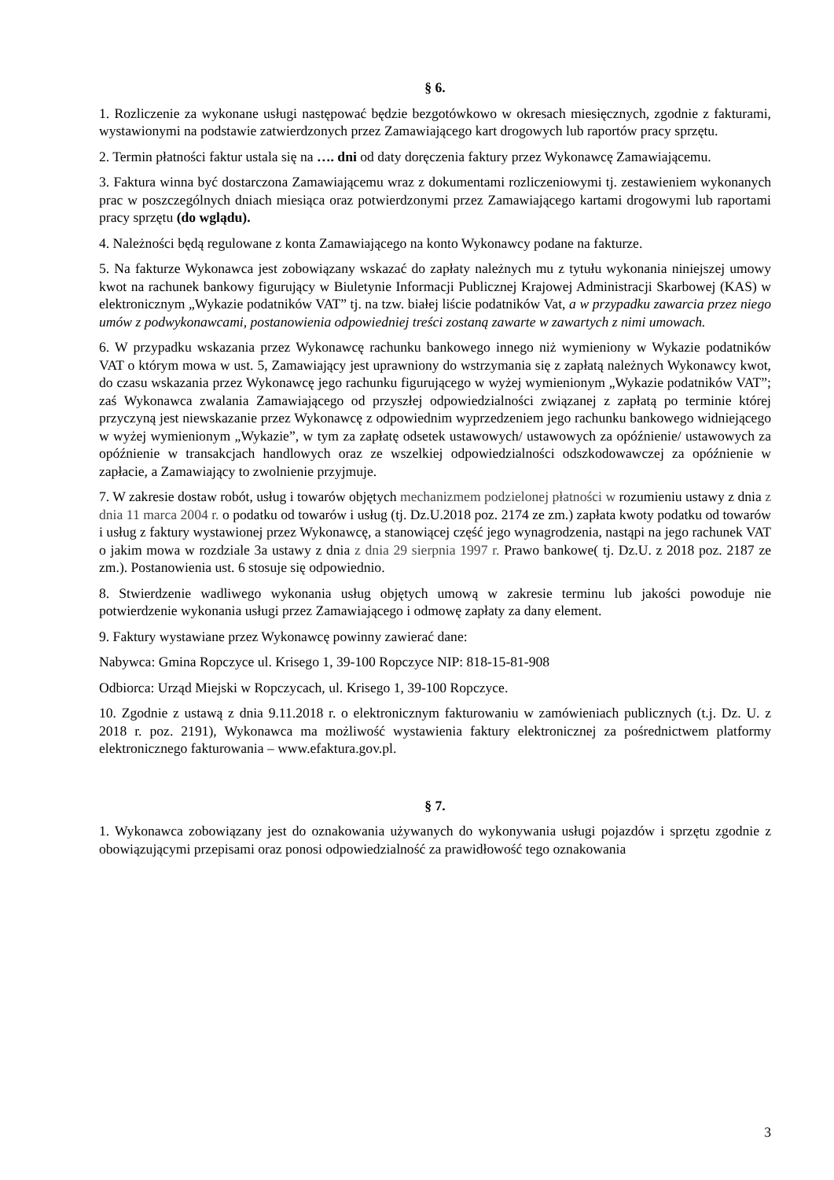§ 6.
1. Rozliczenie za wykonane usługi następować będzie bezgotówkowo w okresach miesięcznych, zgodnie z fakturami, wystawionymi na podstawie zatwierdzonych przez Zamawiającego kart drogowych lub raportów pracy sprzętu.
2. Termin płatności faktur ustala się na …. dni od daty doręczenia faktury przez Wykonawcę Zamawiającemu.
3. Faktura winna być dostarczona Zamawiającemu wraz z dokumentami rozliczeniowymi tj. zestawieniem wykonanych prac w poszczególnych dniach miesiąca oraz potwierdzonymi przez Zamawiającego kartami drogowymi lub raportami pracy sprzętu (do wglądu).
4. Należności będą regulowane z konta Zamawiającego na konto Wykonawcy podane na fakturze.
5. Na fakturze Wykonawca jest zobowiązany wskazać do zapłaty należnych mu z tytułu wykonania niniejszej umowy kwot na rachunek bankowy figurujący w Biuletynie Informacji Publicznej Krajowej Administracji Skarbowej (KAS) w elektronicznym „Wykazie podatników VAT” tj. na tzw. białej liście podatników Vat, a w przypadku zawarcia przez niego umów z podwykonawcami, postanowienia odpowiedniej treści zostaną zawarte w zawartych z nimi umowach.
6. W przypadku wskazania przez Wykonawcę rachunku bankowego innego niż wymieniony w Wykazie podatników VAT o którym mowa w ust. 5, Zamawiający jest uprawniony do wstrzymania się z zapłatą należnych Wykonawcy kwot, do czasu wskazania przez Wykonawcę jego rachunku figurującego w wyżej wymienionym „Wykazie podatników VAT”; zaś Wykonawca zwalania Zamawiającego od przyszłej odpowiedzialności związanej z zapłatą po terminie której przyczyną jest niewskazanie przez Wykonawcę z odpowiednim wyprzedzeniem jego rachunku bankowego widniejącego w wyżej wymienionym „Wykazie”, w tym za zapłatę odsetek ustawowych/ ustawowych za opóźnienie/ ustawowych za opóźnienie w transakcjach handlowych oraz ze wszelkiej odpowiedzialności odszkodowawczej za opóźnienie w zapłacie, a Zamawiający to zwolnienie przyjmuje.
7. W zakresie dostaw robót, usług i towarów objętych mechanizmem podzielonej płatności w rozumieniu ustawy z dnia z dnia 11 marca 2004 r. o podatku od towarów i usług (tj. Dz.U.2018 poz. 2174 ze zm.) zapłata kwoty podatku od towarów i usług z faktury wystawionej przez Wykonawcę, a stanowiącej część jego wynagrodzenia, nastąpi na jego rachunek VAT o jakim mowa w rozdziale 3a ustawy z dnia z dnia 29 sierpnia 1997 r. Prawo bankowe( tj. Dz.U. z 2018 poz. 2187 ze zm.). Postanowienia ust. 6 stosuje się odpowiednio.
8. Stwierdzenie wadliwego wykonania usług objętych umową w zakresie terminu lub jakości powoduje nie potwierdzenie wykonania usługi przez Zamawiającego i odmowę zapłaty za dany element.
9. Faktury wystawiane przez Wykonawcę powinny zawierać dane:
Nabywca: Gmina Ropczyce ul. Krisego 1, 39-100 Ropczyce NIP: 818-15-81-908
Odbiorca: Urząd Miejski w Ropczycach, ul. Krisego 1, 39-100 Ropczyce.
10. Zgodnie z ustawą z dnia 9.11.2018 r. o elektronicznym fakturowaniu w zamówieniach publicznych (t.j. Dz. U. z 2018 r. poz. 2191), Wykonawca ma możliwość wystawienia faktury elektronicznej za pośrednictwem platformy elektronicznego fakturowania – www.efaktura.gov.pl.
§ 7.
1. Wykonawca zobowiązany jest do oznakowania używanych do wykonywania usługi pojazdów i sprzętu zgodnie z obowiązującymi przepisami oraz ponosi odpowiedzialność za prawidłowość tego oznakowania
3